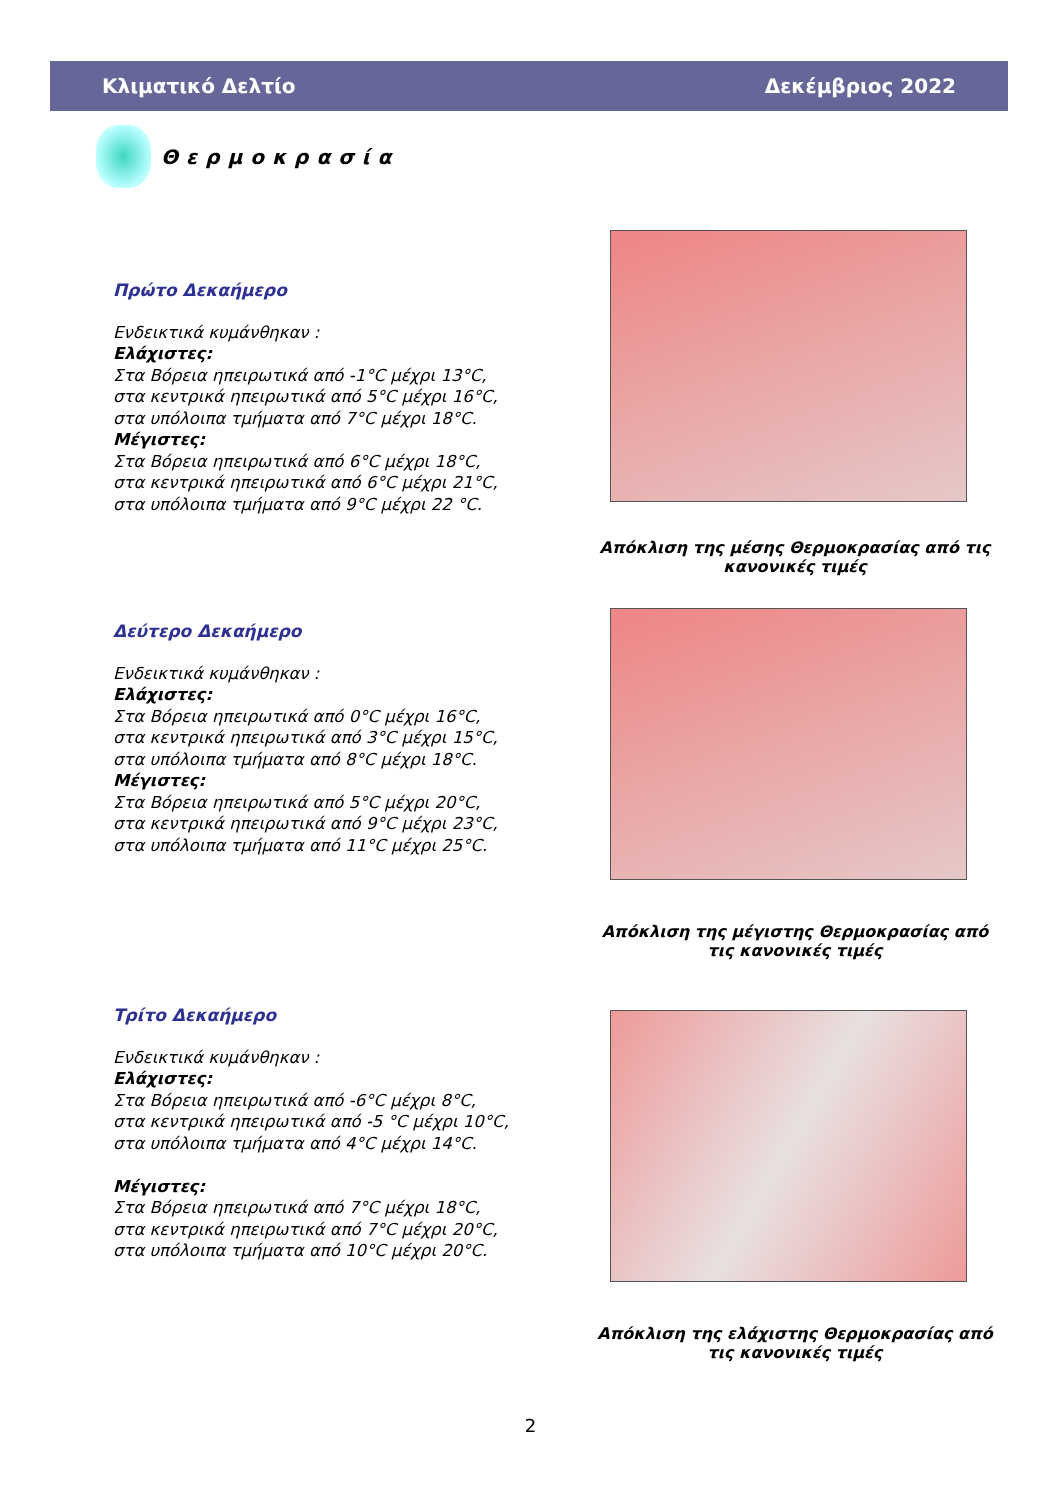Κλιματικό Δελτίο Δεκέμβριος 2022
Θερμοκρασία
Πρώτο Δεκαήμερο
Ενδεικτικά κυμάνθηκαν :
Ελάχιστες:
Στα Βόρεια ηπειρωτικά από -1°C μέχρι 13°C,
στα κεντρικά ηπειρωτικά από 5°C μέχρι 16°C,
στα υπόλοιπα τμήματα από 7°C μέχρι 18°C.
Μέγιστες:
Στα Βόρεια ηπειρωτικά από 6°C μέχρι 18°C,
στα κεντρικά ηπειρωτικά από 6°C μέχρι 21°C,
στα υπόλοιπα τμήματα από 9°C μέχρι 22 °C.
Δεύτερο Δεκαήμερο
Ενδεικτικά κυμάνθηκαν :
Ελάχιστες:
Στα Βόρεια ηπειρωτικά από 0°C μέχρι 16°C,
στα κεντρικά ηπειρωτικά από 3°C μέχρι 15°C,
στα υπόλοιπα τμήματα από 8°C μέχρι 18°C.
Μέγιστες:
Στα Βόρεια ηπειρωτικά από 5°C μέχρι 20°C,
στα κεντρικά ηπειρωτικά από 9°C μέχρι 23°C,
στα υπόλοιπα τμήματα από 11°C μέχρι 25°C.
Τρίτο Δεκαήμερο
Ενδεικτικά κυμάνθηκαν :
Ελάχιστες:
Στα Βόρεια ηπειρωτικά από -6°C μέχρι 8°C,
στα κεντρικά ηπειρωτικά από -5 °C μέχρι 10°C,
στα υπόλοιπα τμήματα από 4°C μέχρι 14°C.
Μέγιστες:
Στα Βόρεια ηπειρωτικά από 7°C μέχρι 18°C,
στα κεντρικά ηπειρωτικά από 7°C μέχρι 20°C,
στα υπόλοιπα τμήματα από 10°C μέχρι 20°C.
Απόκλιση της μέσης Θερμοκρασίας από τις κανονικές τιμές
Απόκλιση της μέγιστης Θερμοκρασίας από τις κανονικές τιμές
Απόκλιση της ελάχιστης Θερμοκρασίας από τις κανονικές τιμές
2